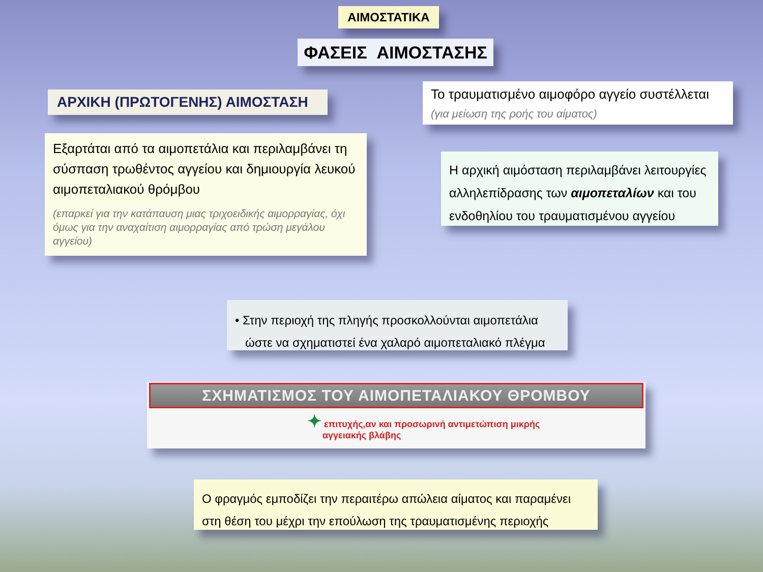ΑΙΜΟΣΤΑΤΙΚΑ
ΦΑΣΕΙΣ ΑΙΜΟΣΤΑΣΗΣ
ΑΡΧΙΚΗ (ΠΡΩΤΟΓΕΝΗΣ) ΑΙΜΟΣΤΑΣΗ
Το τραυματισμένο αιμοφόρο αγγείο συστέλλεται
(για μείωση της ροής του αίματος)
Εξαρτάται από τα αιμοπετάλια και περιλαμβάνει τη σύσπαση τρωθέντος αγγείου και δημιουργία λευκού αιμοπεταλιακού θρόμβου
(επαρκεί για την κατάπαυση μιας τριχοειδικής αιμορραγίας, όχι όμως για την αναχαίτιση αιμορραγίας από τρώση μεγάλου αγγείου)
Η αρχική αιμόσταση περιλαμβάνει λειτουργίες αλληλεπίδρασης των αιμοπεταλίων και του ενδοθηλίου του τραυματισμένου αγγείου
• Στην περιοχή της πληγής προσκολλούνται αιμοπετάλια
ώστε να σχηματιστεί ένα χαλαρό αιμοπεταλιακό πλέγμα
ΣΧΗΜΑΤΙΣΜΟΣ ΤΟΥ ΑΙΜΟΠΕΤΑΛΙΑΚΟΥ ΘΡΟΜΒΟΥ
✦ επιτυχής,αν και προσωρινή αντιμετώπιση μικρής
αγγειακής βλάβης
Ο φραγμός εμποδίζει την περαιτέρω απώλεια αίματος και παραμένει στη θέση του μέχρι την επούλωση της τραυματισμένης περιοχής